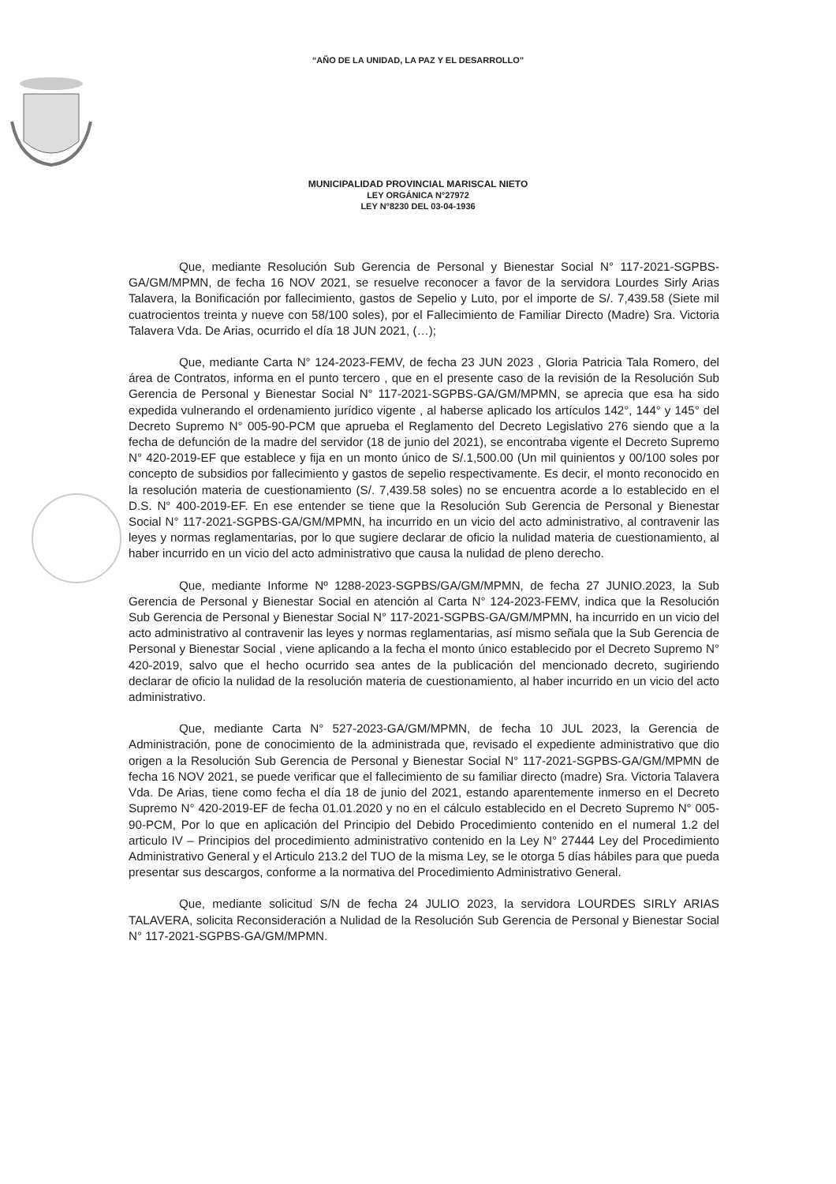“AÑO DE LA UNIDAD, LA PAZ Y EL DESARROLLO”
MUNICIPALIDAD PROVINCIAL MARISCAL NIETO
LEY ORGÁNICA N°27972
LEY N°8230 DEL 03-04-1936
Que, mediante Resolución Sub Gerencia de Personal y Bienestar Social N° 117-2021-SGPBS-GA/GM/MPMN, de fecha 16 NOV 2021, se resuelve reconocer a favor de la servidora Lourdes Sirly Arias Talavera, la Bonificación por fallecimiento, gastos de Sepelio y Luto, por el importe de S/. 7,439.58 (Siete mil cuatrocientos treinta y nueve con 58/100 soles), por el Fallecimiento de Familiar Directo (Madre) Sra. Victoria Talavera Vda. De Arias, ocurrido el día 18 JUN 2021, (…);
Que, mediante Carta N° 124-2023-FEMV, de fecha 23 JUN 2023 , Gloria Patricia Tala Romero, del área de Contratos, informa en el punto tercero , que en el presente caso de la revisión de la Resolución Sub Gerencia de Personal y Bienestar Social N° 117-2021-SGPBS-GA/GM/MPMN, se aprecia que esa ha sido expedida vulnerando el ordenamiento jurídico vigente , al haberse aplicado los artículos 142°, 144° y 145° del Decreto Supremo N° 005-90-PCM que aprueba el Reglamento del Decreto Legislativo 276 siendo que a la fecha de defunción de la madre del servidor (18 de junio del 2021), se encontraba vigente el Decreto Supremo N° 420-2019-EF que establece y fija en un monto único de S/.1,500.00 (Un mil quinientos y 00/100 soles por concepto de subsidios por fallecimiento y gastos de sepelio respectivamente. Es decir, el monto reconocido en la resolución materia de cuestionamiento (S/. 7,439.58 soles) no se encuentra acorde a lo establecido en el D.S. N° 400-2019-EF. En ese entender se tiene que la Resolución Sub Gerencia de Personal y Bienestar Social N° 117-2021-SGPBS-GA/GM/MPMN, ha incurrido en un vicio del acto administrativo, al contravenir las leyes y normas reglamentarias, por lo que sugiere declarar de oficio la nulidad materia de cuestionamiento, al haber incurrido en un vicio del acto administrativo que causa la nulidad de pleno derecho.
Que, mediante Informe Nº 1288-2023-SGPBS/GA/GM/MPMN, de fecha 27 JUNIO.2023, la Sub Gerencia de Personal y Bienestar Social en atención al Carta N° 124-2023-FEMV, indica que la Resolución Sub Gerencia de Personal y Bienestar Social N° 117-2021-SGPBS-GA/GM/MPMN, ha incurrido en un vicio del acto administrativo al contravenir las leyes y normas reglamentarias, así mismo señala que la Sub Gerencia de Personal y Bienestar Social , viene aplicando a la fecha el monto único establecido por el Decreto Supremo N° 420-2019, salvo que el hecho ocurrido sea antes de la publicación del mencionado decreto, sugiriendo declarar de oficio la nulidad de la resolución materia de cuestionamiento, al haber incurrido en un vicio del acto administrativo.
Que, mediante Carta N° 527-2023-GA/GM/MPMN, de fecha 10 JUL 2023, la Gerencia de Administración, pone de conocimiento de la administrada que, revisado el expediente administrativo que dio origen a la Resolución Sub Gerencia de Personal y Bienestar Social N° 117-2021-SGPBS-GA/GM/MPMN de fecha 16 NOV 2021, se puede verificar que el fallecimiento de su familiar directo (madre) Sra. Victoria Talavera Vda. De Arias, tiene como fecha el día 18 de junio del 2021, estando aparentemente inmerso en el Decreto Supremo N° 420-2019-EF de fecha 01.01.2020 y no en el cálculo establecido en el Decreto Supremo N° 005-90-PCM, Por lo que en aplicación del Principio del Debido Procedimiento contenido en el numeral 1.2 del articulo IV – Principios del procedimiento administrativo contenido en la Ley N° 27444 Ley del Procedimiento Administrativo General y el Articulo 213.2 del TUO de la misma Ley, se le otorga 5 días hábiles para que pueda presentar sus descargos, conforme a la normativa del Procedimiento Administrativo General.
Que, mediante solicitud S/N de fecha 24 JULIO 2023, la servidora LOURDES SIRLY ARIAS TALAVERA, solicita Reconsideración a Nulidad de la Resolución Sub Gerencia de Personal y Bienestar Social N° 117-2021-SGPBS-GA/GM/MPMN.